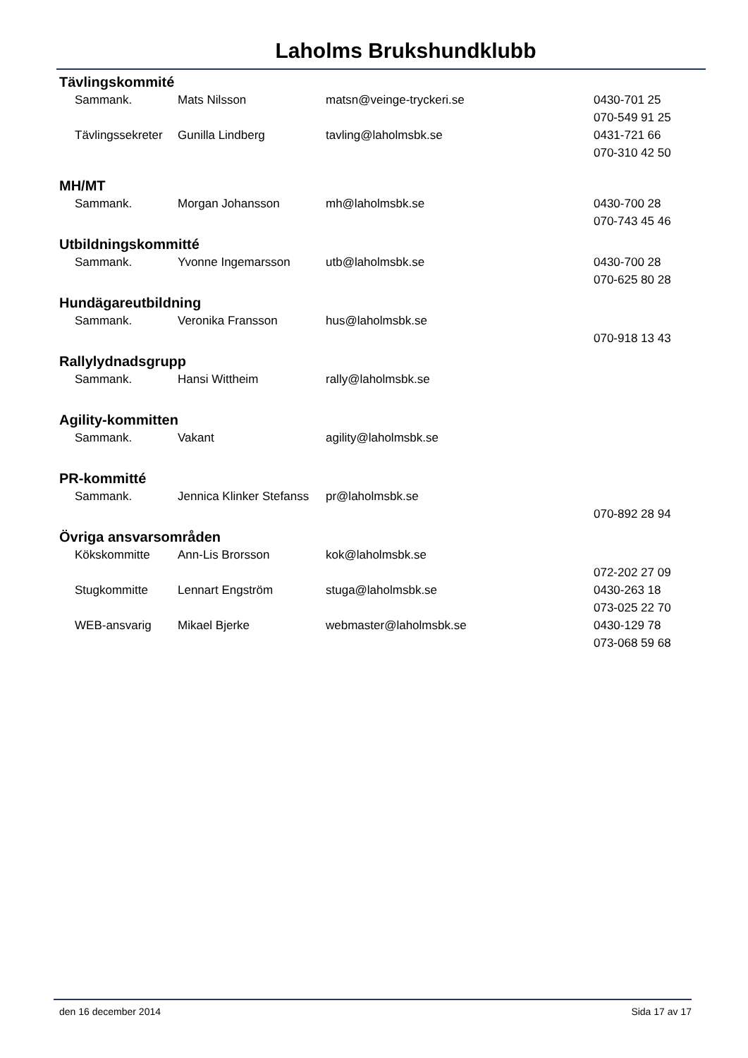Laholms Brukshundklubb
Tävlingskommité
| Sammank. | Mats Nilsson | matsn@veinge-tryckeri.se | 0430-701 25 |
| | | | 070-549 91 25 |
| Tävlingssekreter | Gunilla Lindberg | tavling@laholmsbk.se | 0431-721 66 |
| | | | 070-310 42 50 |
MH/MT
| Sammank. | Morgan Johansson | mh@laholmsbk.se | 0430-700 28 |
| | | | 070-743 45 46 |
Utbildningskommitté
| Sammank. | Yvonne Ingemarsson | utb@laholmsbk.se | 0430-700 28 |
| | | | 070-625 80 28 |
Hundägareutbildning
| Sammank. | Veronika Fransson | hus@laholmsbk.se | |
| | | | 070-918 13 43 |
Rallylydnadsgrupp
| Sammank. | Hansi Wittheim | rally@laholmsbk.se | |
Agility-kommitten
| Sammank. | Vakant | agility@laholmsbk.se | |
PR-kommitté
| Sammank. | Jennica Klinker Stefanss | pr@laholmsbk.se | |
| | | | 070-892 28 94 |
Övriga ansvarsområden
| Kökskommitte | Ann-Lis Brorsson | kok@laholmsbk.se | |
| | | | 072-202 27 09 |
| Stugkommitte | Lennart Engström | stuga@laholmsbk.se | 0430-263 18 |
| | | | 073-025 22 70 |
| WEB-ansvarig | Mikael Bjerke | webmaster@laholmsbk.se | 0430-129 78 |
| | | | 073-068 59 68 |
den 16 december 2014 Sida 17 av 17